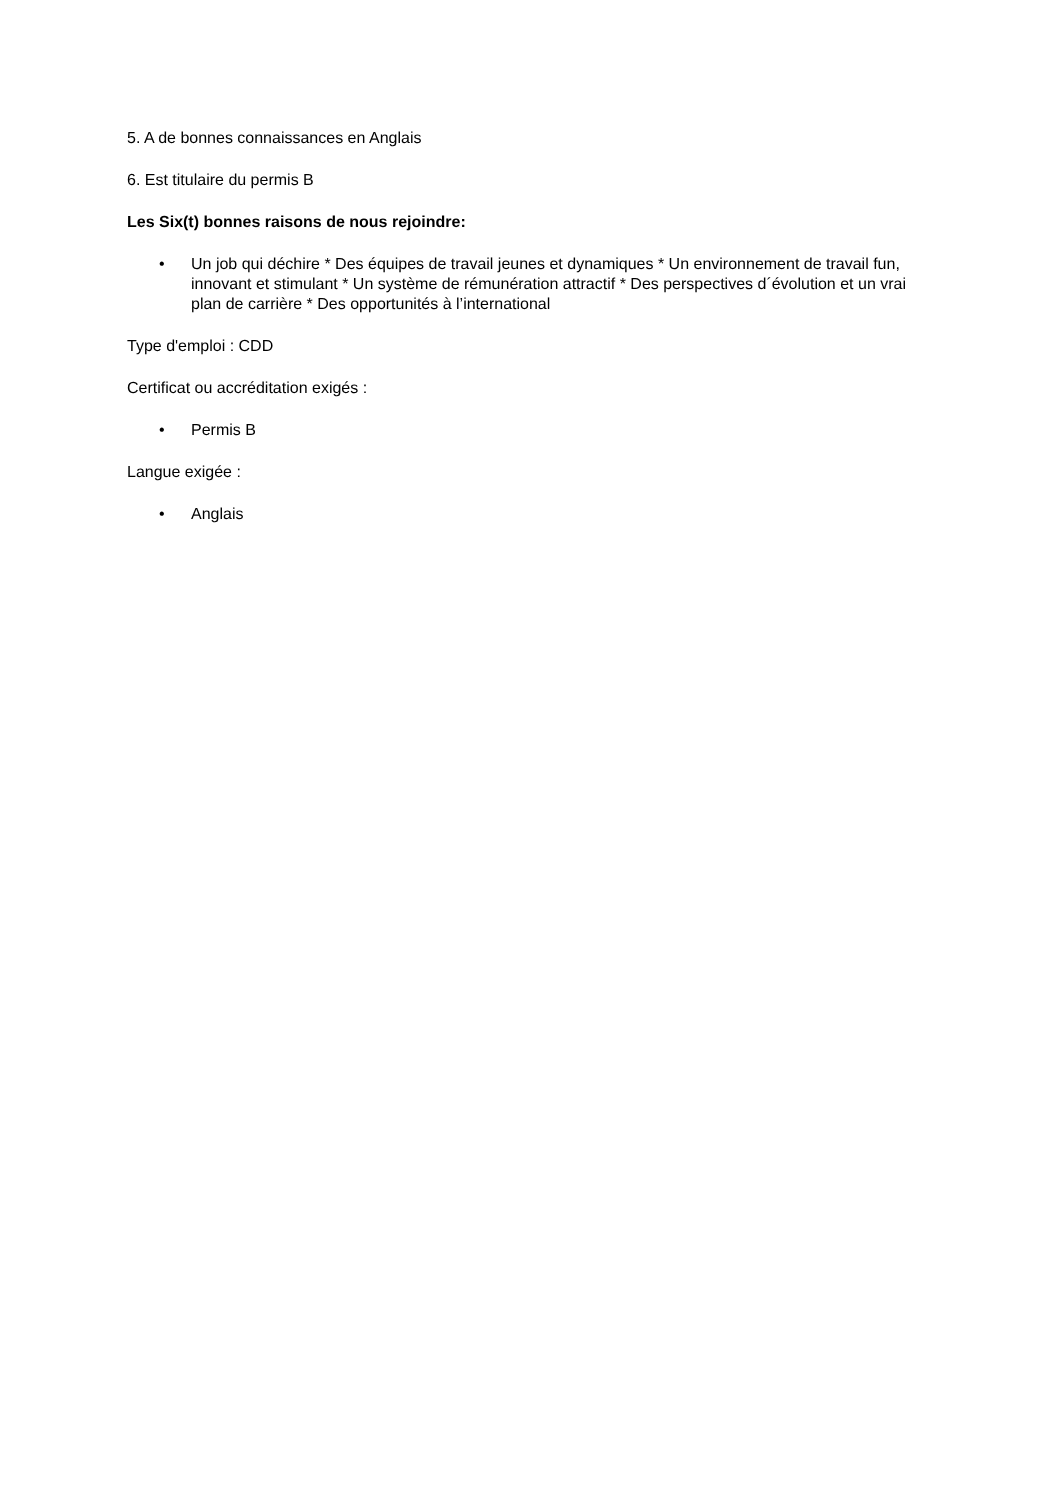5. A de bonnes connaissances en Anglais
6. Est titulaire du permis B
Les Six(t) bonnes raisons de nous rejoindre:
• Un job qui déchire * Des équipes de travail jeunes et dynamiques * Un environnement de travail fun, innovant et stimulant * Un système de rémunération attractif * Des perspectives d´évolution et un vrai plan de carrière * Des opportunités à l’international
Type d'emploi : CDD
Certificat ou accréditation exigés :
• Permis B
Langue exigée :
• Anglais